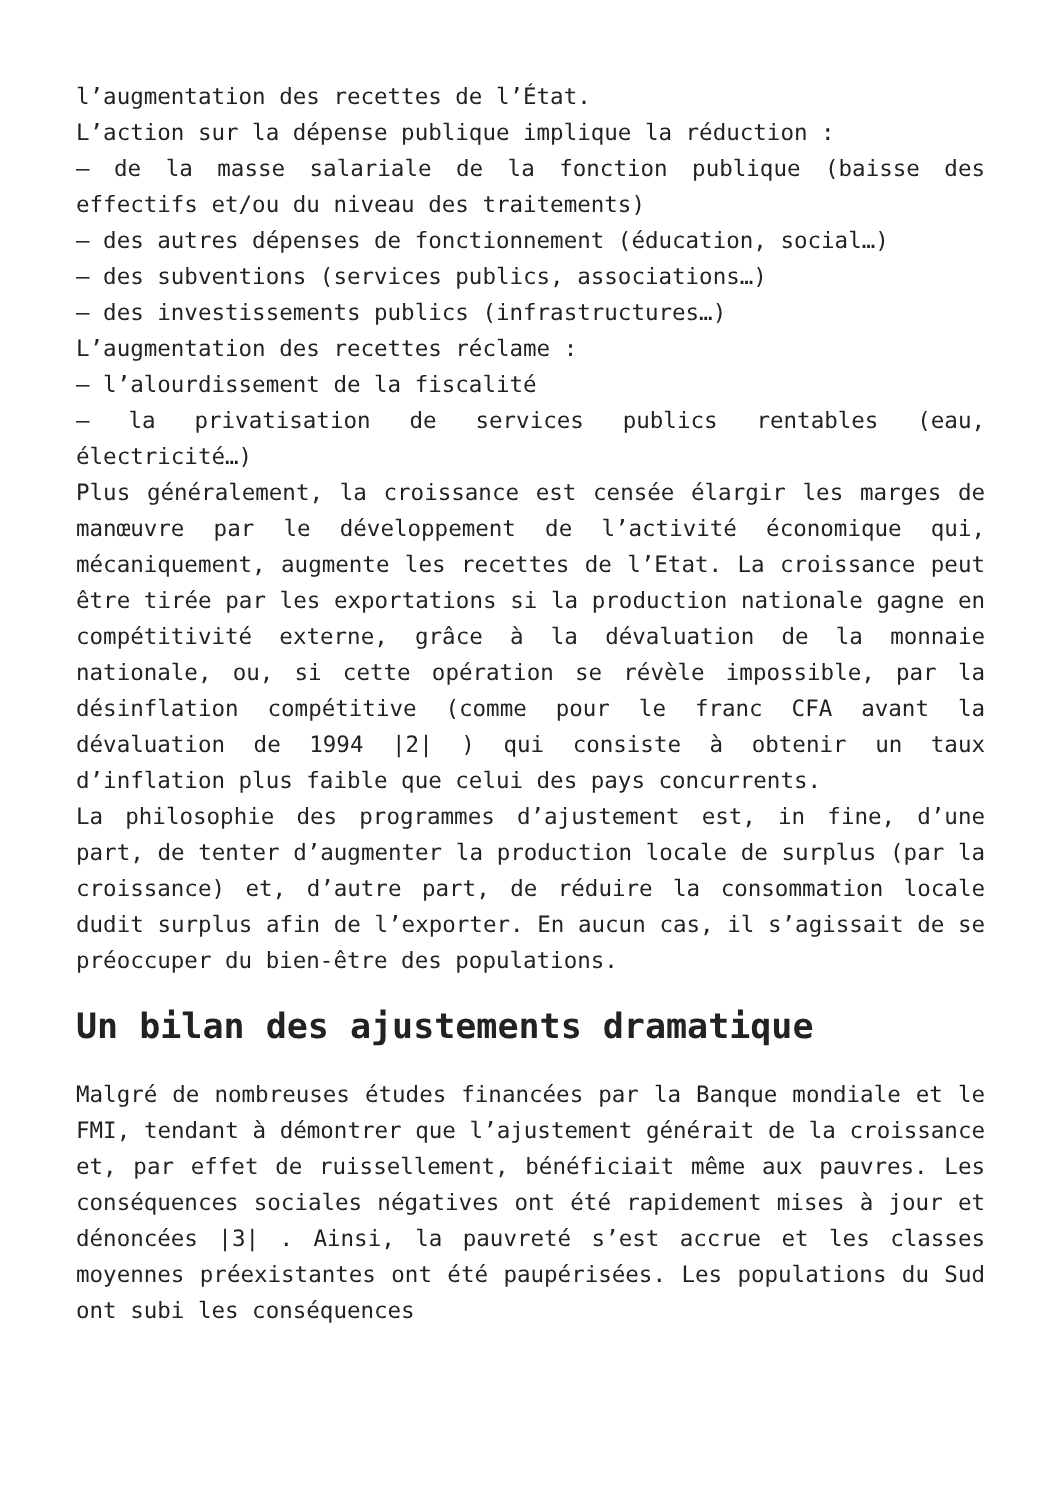l’augmentation des recettes de l’État.
L’action sur la dépense publique implique la réduction :
– de la masse salariale de la fonction publique (baisse des effectifs et/ou du niveau des traitements)
– des autres dépenses de fonctionnement (éducation, social…)
– des subventions (services publics, associations…)
– des investissements publics (infrastructures…)
L’augmentation des recettes réclame :
– l’alourdissement de la fiscalité
– la privatisation de services publics rentables (eau, électricité…)
Plus généralement, la croissance est censée élargir les marges de manœuvre par le développement de l’activité économique qui, mécaniquement, augmente les recettes de l’Etat. La croissance peut être tirée par les exportations si la production nationale gagne en compétitivité externe, grâce à la dévaluation de la monnaie nationale, ou, si cette opération se révèle impossible, par la désinflation compétitive (comme pour le franc CFA avant la dévaluation de 1994 |2| ) qui consiste à obtenir un taux d’inflation plus faible que celui des pays concurrents.
La philosophie des programmes d’ajustement est, in fine, d’une part, de tenter d’augmenter la production locale de surplus (par la croissance) et, d’autre part, de réduire la consommation locale dudit surplus afin de l’exporter. En aucun cas, il s’agissait de se préoccuper du bien-être des populations.
Un bilan des ajustements dramatique
Malgré de nombreuses études financées par la Banque mondiale et le FMI, tendant à démontrer que l’ajustement générait de la croissance et, par effet de ruissellement, bénéficiait même aux pauvres. Les conséquences sociales négatives ont été rapidement mises à jour et dénoncées |3| . Ainsi, la pauvreté s’est accrue et les classes moyennes préexistantes ont été paupérisées. Les populations du Sud ont subi les conséquences